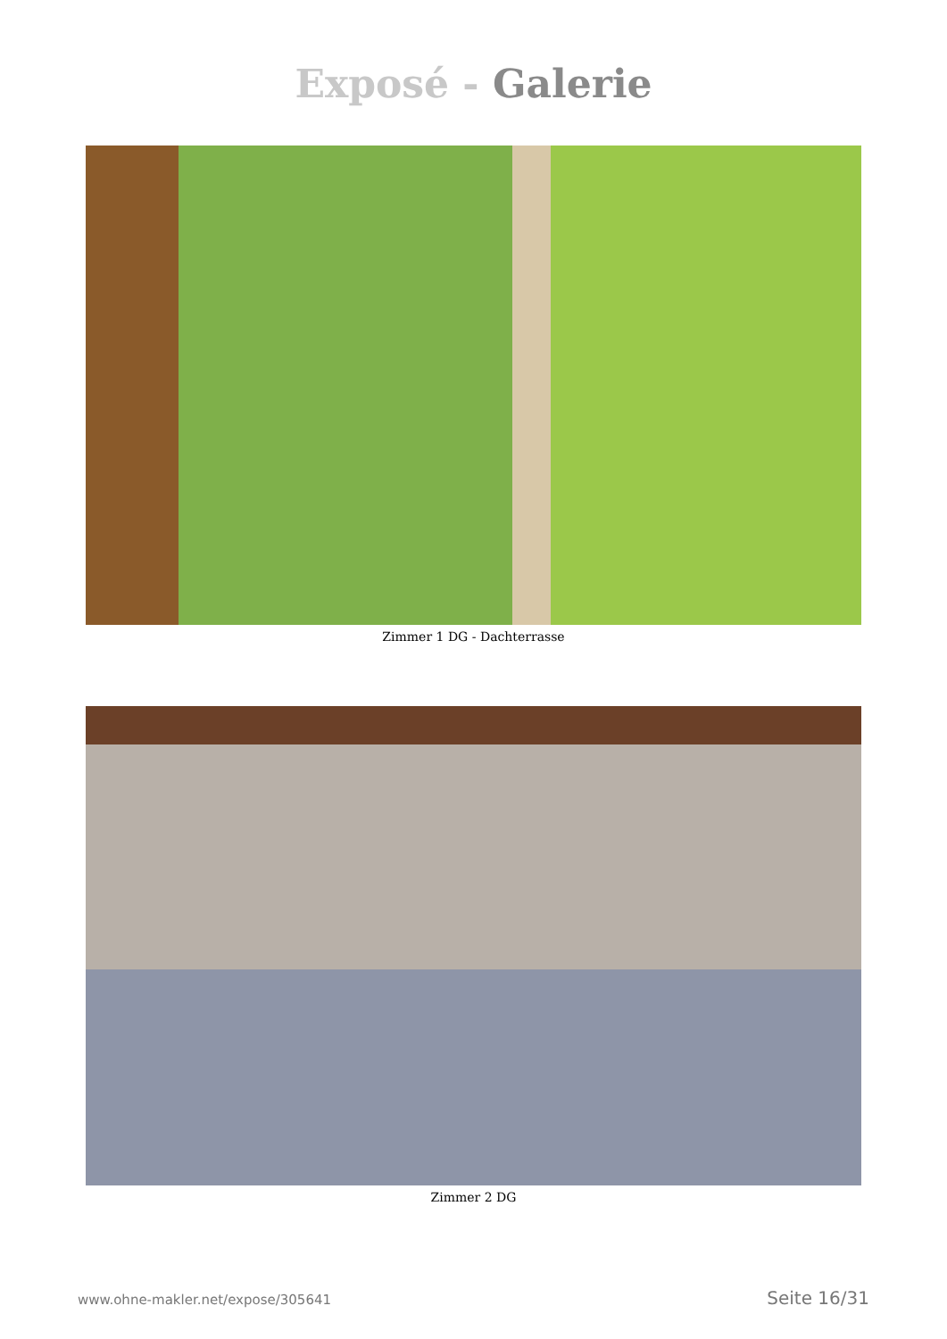Exposé - Galerie
Zimmer 1 DG - Dachterrasse
Zimmer 2 DG
www.ohne-makler.net/expose/305641 Seite 16/31